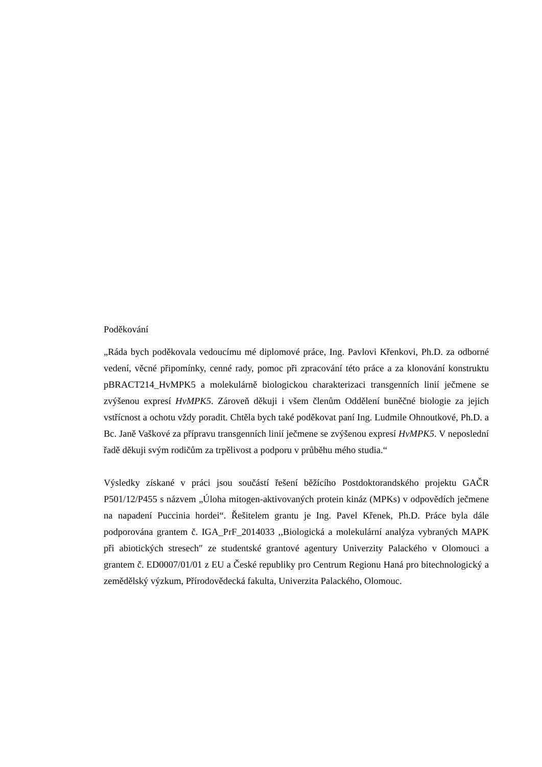Poděkování
„Ráda bych poděkovala vedoucímu mé diplomové práce, Ing. Pavlovi Křenkovi, Ph.D. za odborné vedení, věcné připomínky, cenné rady, pomoc při zpracování této práce a za klonování konstruktu pBRACT214_HvMPK5 a molekulárně biologickou charakterizaci transgenních linií ječmene se zvýšenou expresí HvMPK5. Zároveň děkuji i všem členům Oddělení buněčné biologie za jejich vstřícnost a ochotu vždy poradit. Chtěla bych také poděkovat paní Ing. Ludmile Ohnoutkové, Ph.D. a Bc. Janě Vaškové za přípravu transgenních linií ječmene se zvýšenou expresí HvMPK5. V neposlední řadě děkuji svým rodičům za trpělivost a podporu v průběhu mého studia.“
Výsledky získané v práci jsou součástí řešení běžícího Postdoktorandského projektu GAČR P501/12/P455 s názvem „Úloha mitogen-aktivovaných protein kináz (MPKs) v odpovědích ječmene na napadení Puccinia hordei“. Řešitelem grantu je Ing. Pavel Křenek, Ph.D. Práce byla dále podporována grantem č. IGA_PrF_2014033 ,,Biologická a molekulární analýza vybraných MAPK při abiotických stresech″ ze studentské grantové agentury Univerzity Palackého v Olomouci a grantem č. ED0007/01/01 z EU a České republiky pro Centrum Regionu Haná pro bitechnologický a zemědělský výzkum, Přírodovědecká fakulta, Univerzita Palackého, Olomouc.